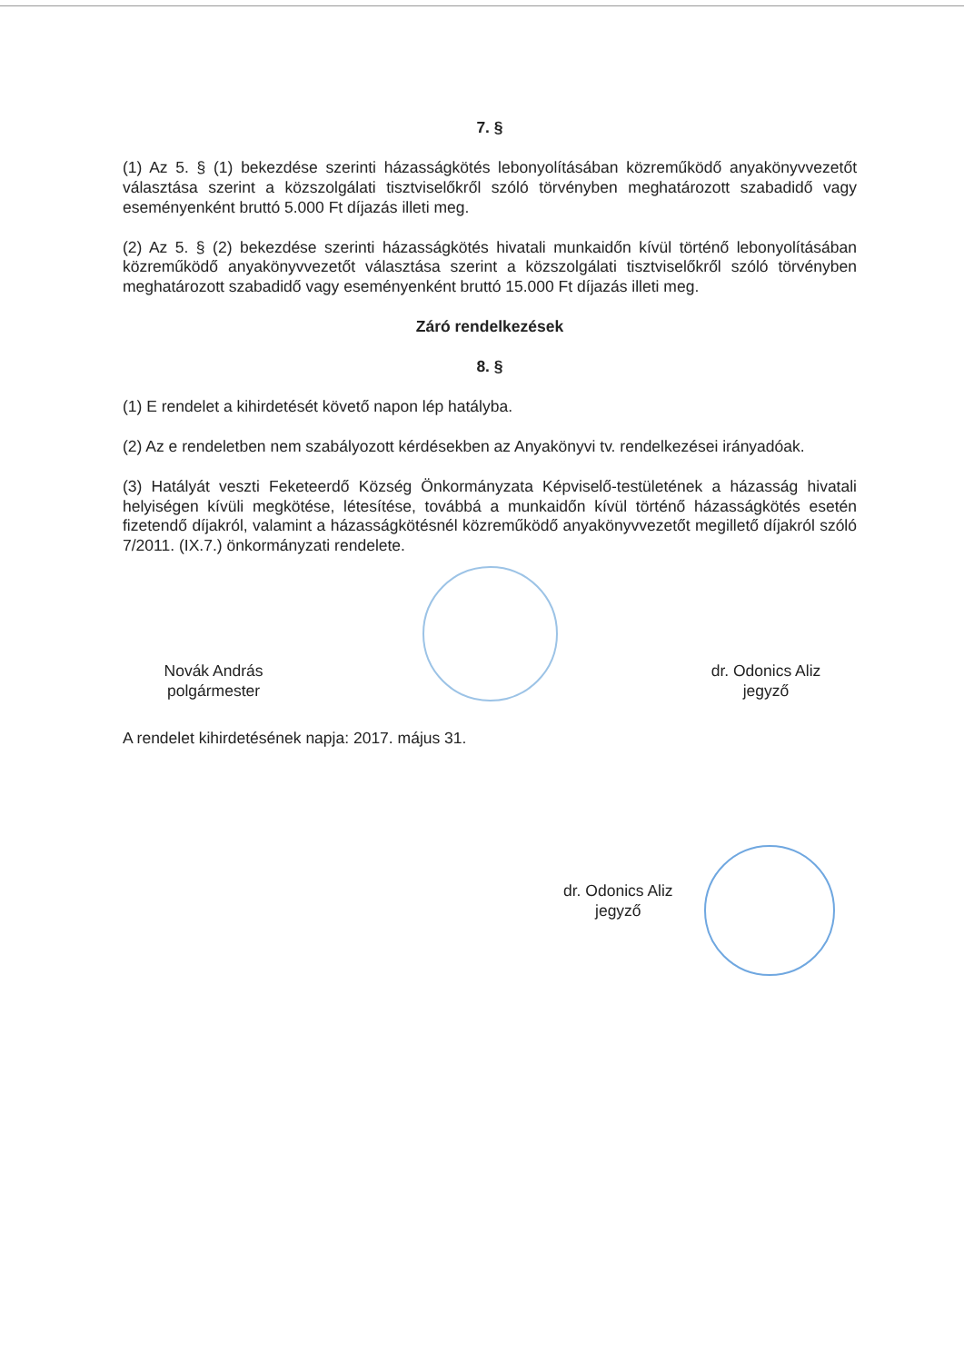7. §
(1) Az 5. § (1) bekezdése szerinti házasságkötés lebonyolításában közreműködő anyakönyvvezetőt választása szerint a közszolgálati tisztviselőkről szóló törvényben meghatározott szabadidő vagy eseményenként bruttó 5.000 Ft díjazás illeti meg.
(2) Az 5. § (2) bekezdése szerinti házasságkötés hivatali munkaidőn kívül történő lebonyolításában közreműködő anyakönyvvezetőt választása szerint a közszolgálati tisztviselőkről szóló törvényben meghatározott szabadidő vagy eseményenként bruttó 15.000 Ft díjazás illeti meg.
Záró rendelkezések
8. §
(1) E rendelet a kihirdetését követő napon lép hatályba.
(2) Az e rendeletben nem szabályozott kérdésekben az Anyakönyvi tv. rendelkezései irányadóak.
(3) Hatályát veszti Feketeerdő Község Önkormányzata Képviselő-testületének a házasság hivatali helyiségen kívüli megkötése, létesítése, továbbá a munkaidőn kívül történő házasságkötés esetén fizetendő díjakról, valamint a házasságkötésnél közreműködő anyakönyvvezetőt megillető díjakról szóló 7/2011. (IX.7.) önkormányzati rendelete.
Novák András
polgármester
dr. Odonics Aliz
jegyző
A rendelet kihirdetésének napja: 2017. május 31.
dr. Odonics Aliz
jegyző